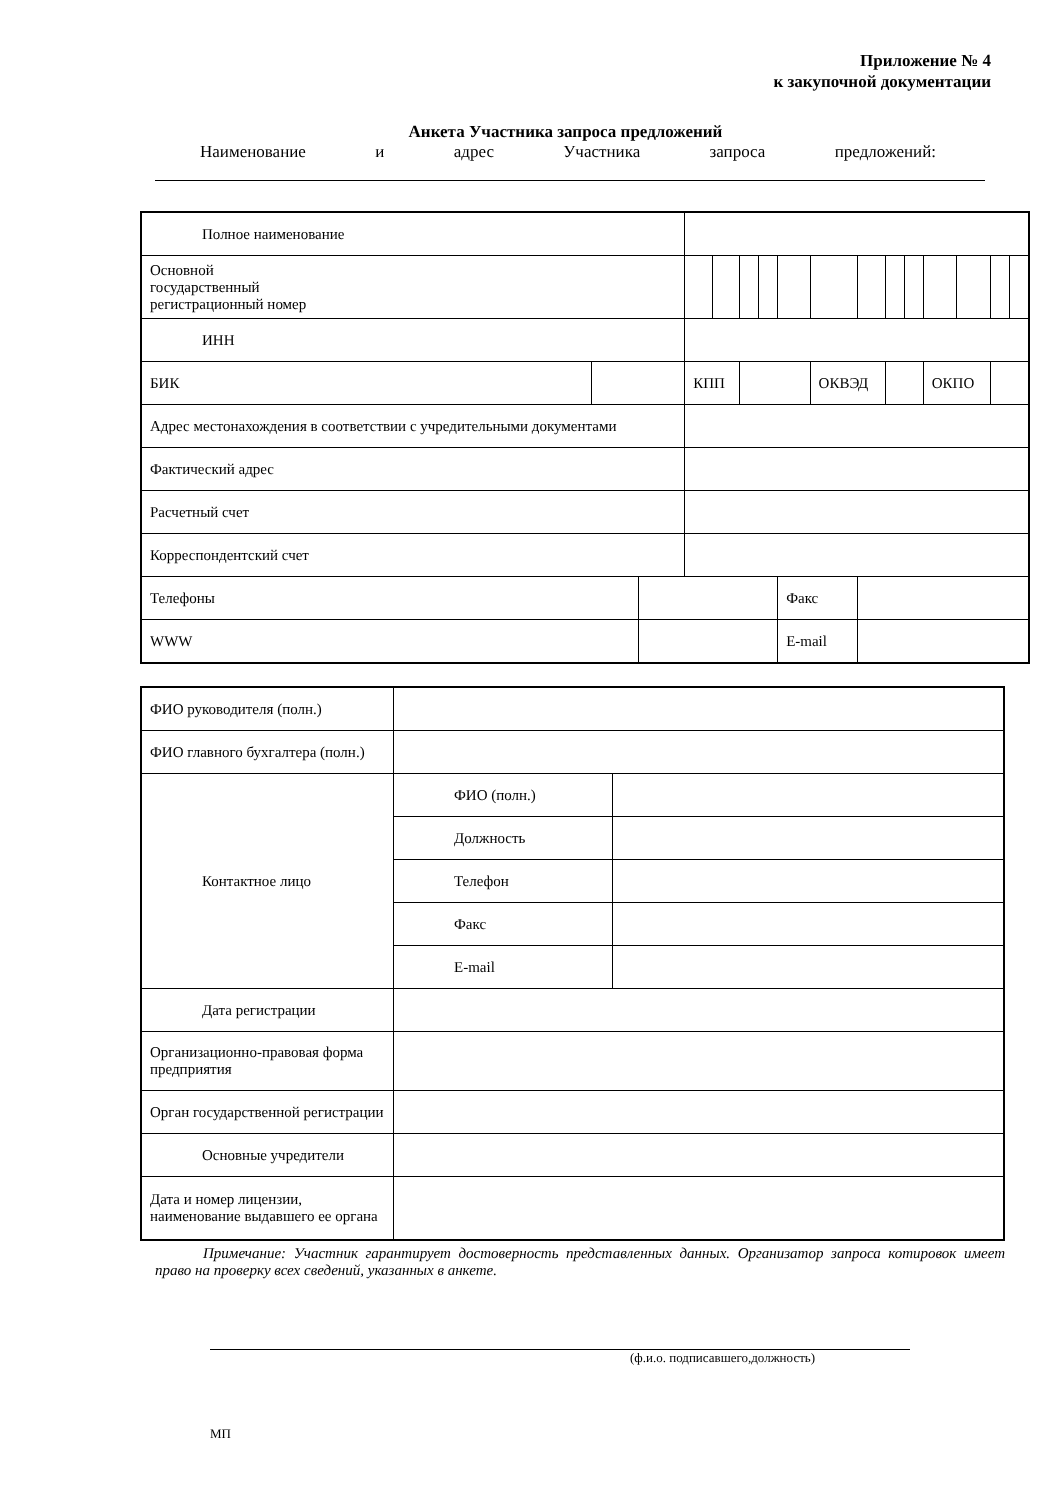Приложение № 4
к закупочной документации
Анкета Участника запроса предложений
Наименование и адрес Участника запроса предложений:
| Полное наименование | | | | | | | | | | | | | | | |
| Основной государственный регистрационный номер | | | | | | | | | | | | | | | |
| ИНН | | | | | | | | | | | | | | | |
| БИК | | | КПП | | | | | ОКВЭД | | | | ОКПО | | | |
| Адрес местонахождения в соответствии с учредительными документами | | | | | | | | | | | | | | | |
| Фактический адрес | | | | | | | | | | | | | | | |
| Расчетный счет | | | | | | | | | | | | | | | |
| Корреспондентский счет | | | | | | | | | | | | | | | |
| Телефоны | | | | | | | Факс | | | | | | | | |
| WWW | | | | | | | E-mail | | | | | | | | |
| ФИО руководителя (полн.) | | |
| ФИО главного бухгалтера (полн.) | | |
| Контактное лицо | ФИО (полн.) | |
| | Должность | |
| | Телефон | |
| | Факс | |
| | E-mail | |
| Дата регистрации | | |
| Организационно-правовая форма предприятия | | |
| Орган государственной регистрации | | |
| Основные учредители | | |
| Дата и номер лицензии, наименование выдавшего ее органа | | |
Примечание: Участник гарантирует достоверность представленных данных. Организатор запроса котировок имеет право на проверку всех сведений, указанных в анкете.
(ф.и.о. подписавшего,должность)
МП